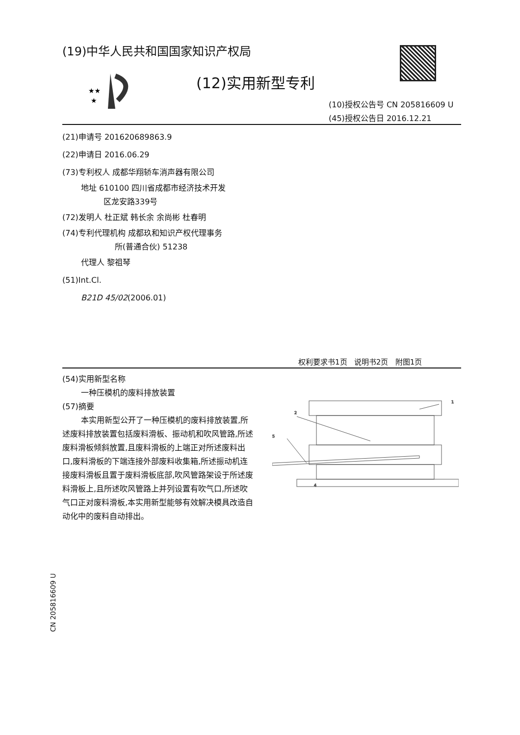(19)中华人民共和国国家知识产权局
★★
★
(12)实用新型专利
(10)授权公告号 CN 205816609 U
(45)授权公告日 2016.12.21
(21)申请号 201620689863.9
(22)申请日 2016.06.29
(73)专利权人 成都华翔轿车消声器有限公司
地址 610100 四川省成都市经济技术开发
区龙安路339号
(72)发明人 杜正斌 韩长余 余尚彬 杜春明
(74)专利代理机构 成都玖和知识产权代理事务
所(普通合伙) 51238
代理人 黎祖琴
(51)Int.Cl.
B21D 45/02(2006.01)
权利要求书1页 说明书2页 附图1页
(54)实用新型名称
一种压模机的废料排放装置
(57)摘要
本实用新型公开了一种压模机的废料排放装置,所述废料排放装置包括废料滑板、振动机和吹风管路,所述废料滑板倾斜放置,且废料滑板的上端正对所述废料出口,废料滑板的下端连接外部废料收集箱,所述振动机连接废料滑板且置于废料滑板底部,吹风管路架设于所述废料滑板上,且所述吹风管路上并列设置有吹气口,所述吹气口正对废料滑板,本实用新型能够有效解决模具改造自动化中的废料自动排出。
5
2
1
4
CN 205816609 U